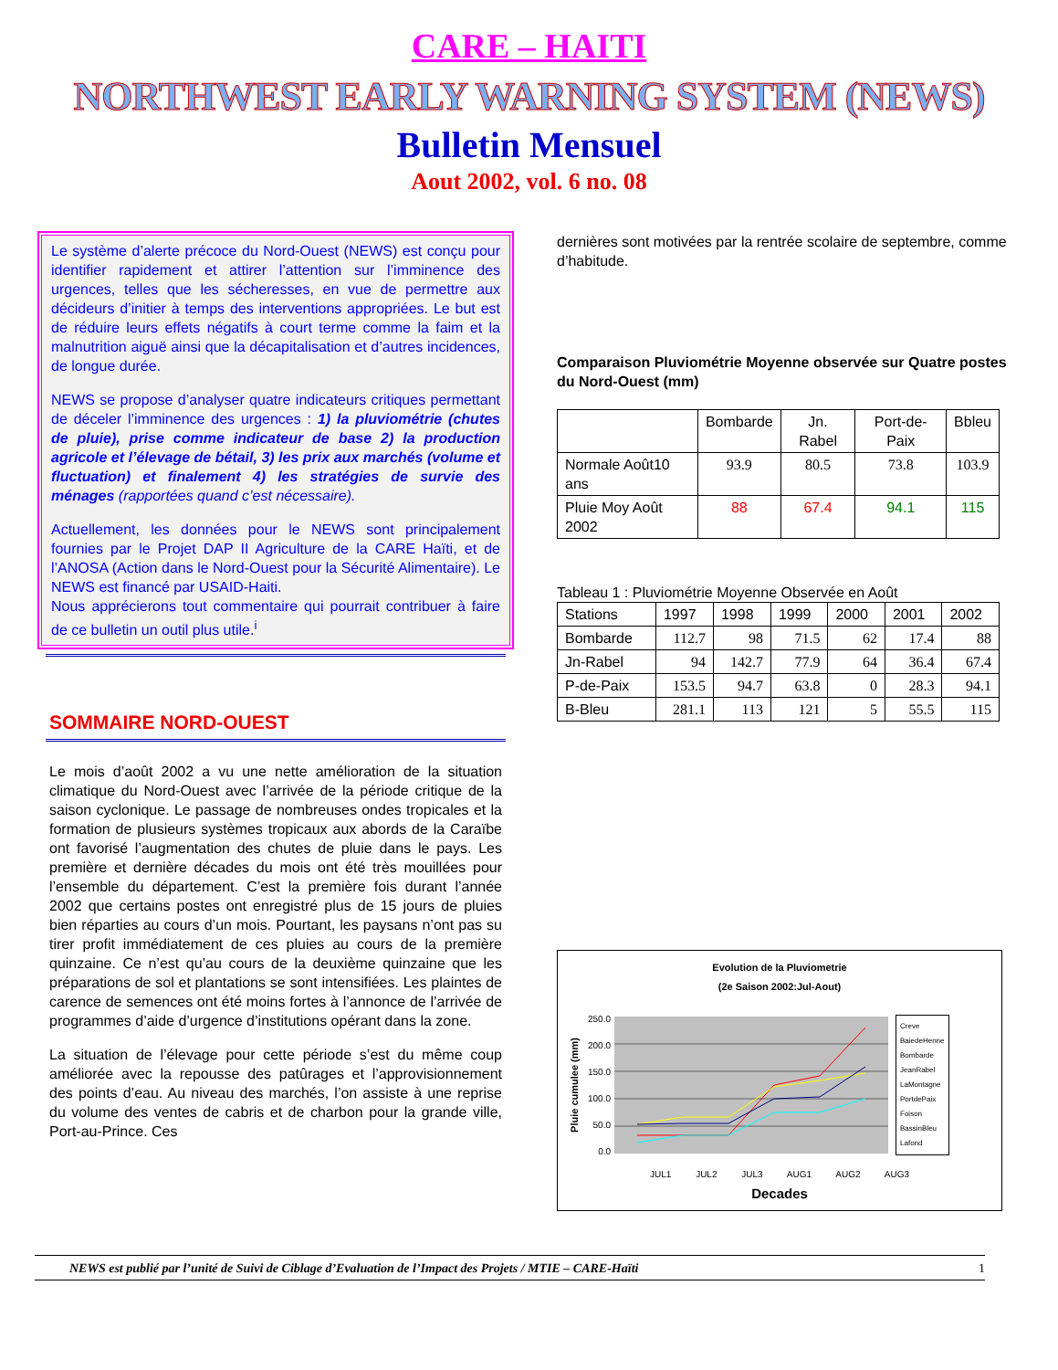CARE – HAITI
NORTHWEST EARLY WARNING SYSTEM (NEWS)
Bulletin Mensuel
Aout 2002, vol. 6 no. 08
Le système d’alerte précoce du Nord-Ouest (NEWS) est conçu pour identifier rapidement et attirer l’attention sur l’imminence des urgences, telles que les sécheresses, en vue de permettre aux décideurs d’initier à temps des interventions appropriées. Le but est de réduire leurs effets négatifs à court terme comme la faim et la malnutrition aiguë ainsi que la décapitalisation et d’autres incidences, de longue durée.
NEWS se propose d’analyser quatre indicateurs critiques permettant de déceler l’imminence des urgences : 1) la pluviométrie (chutes de pluie), prise comme indicateur de base 2) la production agricole et l’élevage de bétail, 3) les prix aux marchés (volume et fluctuation) et finalement 4) les stratégies de survie des ménages (rapportées quand c’est nécessaire).
Actuellement, les données pour le NEWS sont principalement fournies par le Projet DAP II Agriculture de la CARE Haïti, et de l’ANOSA (Action dans le Nord-Ouest pour la Sécurité Alimentaire). Le NEWS est financé par USAID-Haiti.
Nous apprécierons tout commentaire qui pourrait contribuer à faire de ce bulletin un outil plus utile.<sup>i</sup>
SOMMAIRE NORD-OUEST
Le mois d’août 2002 a vu une nette amélioration de la situation climatique du Nord-Ouest avec l’arrivée de la période critique de la saison cyclonique. Le passage de nombreuses ondes tropicales et la formation de plusieurs systèmes tropicaux aux abords de la Caraïbe ont favorisé l’augmentation des chutes de pluie dans le pays. Les première et dernière décades du mois ont été très mouillées pour l’ensemble du département. C’est la première fois durant l’année 2002 que certains postes ont enregistré plus de 15 jours de pluies bien réparties au cours d’un mois. Pourtant, les paysans n’ont pas su tirer profit immédiatement de ces pluies au cours de la première quinzaine. Ce n’est qu’au cours de la deuxième quinzaine que les préparations de sol et plantations se sont intensifiées. Les plaintes de carence de semences ont été moins fortes à l’annonce de l’arrivée de programmes d’aide d’urgence d’institutions opérant dans la zone.
La situation de l’élevage pour cette période s’est du même coup améliorée avec la repousse des patûrages et l’approvisionnement des points d’eau. Au niveau des marchés, l’on assiste à une reprise du volume des ventes de cabris et de charbon pour la grande ville, Port-au-Prince. Ces
dernières sont motivées par la rentrée scolaire de septembre, comme d’habitude.
Comparaison Pluviométrie Moyenne observée sur Quatre postes du Nord-Ouest (mm)
| | Bombarde | Jn. Rabel | Port-de-Paix | Bbleu |
| --- | --- | --- | --- | --- |
| Normale Août10 ans | 93.9 | 80.5 | 73.8 | 103.9 |
| Pluie Moy Août 2002 | 88 | 67.4 | 94.1 | 115 |
Tableau 1 : Pluviométrie Moyenne Observée en Août
| Stations | 1997 | 1998 | 1999 | 2000 | 2001 | 2002 |
| Bombarde | 112.7 | 98 | 71.5 | 62 | 17.4 | 88 |
| Jn-Rabel | 94 | 142.7 | 77.9 | 64 | 36.4 | 67.4 |
| P-de-Paix | 153.5 | 94.7 | 63.8 | 0 | 28.3 | 94.1 |
| B-Bleu | 281.1 | 113 | 121 | 5 | 55.5 | 115 |
Evolution de la Pluviometrie
(2e Saison 2002:Jul-Aout)
Pluie cumulee (mm)
250.0
200.0
150.0
100.0
50.0
0.0
Creve
BaiedeHenne
Bombarde
JeanRabel
LaMontagne
PortdePaix
Foison
BassinBleu
Lafond
JUL1 JUL2 JUL3 AUG1 AUG2 AUG3
Decades
NEWS est publié par l’unité de Suivi de Ciblage d’Evaluation de l’Impact des Projets / MTIE – CARE-Haïti 1